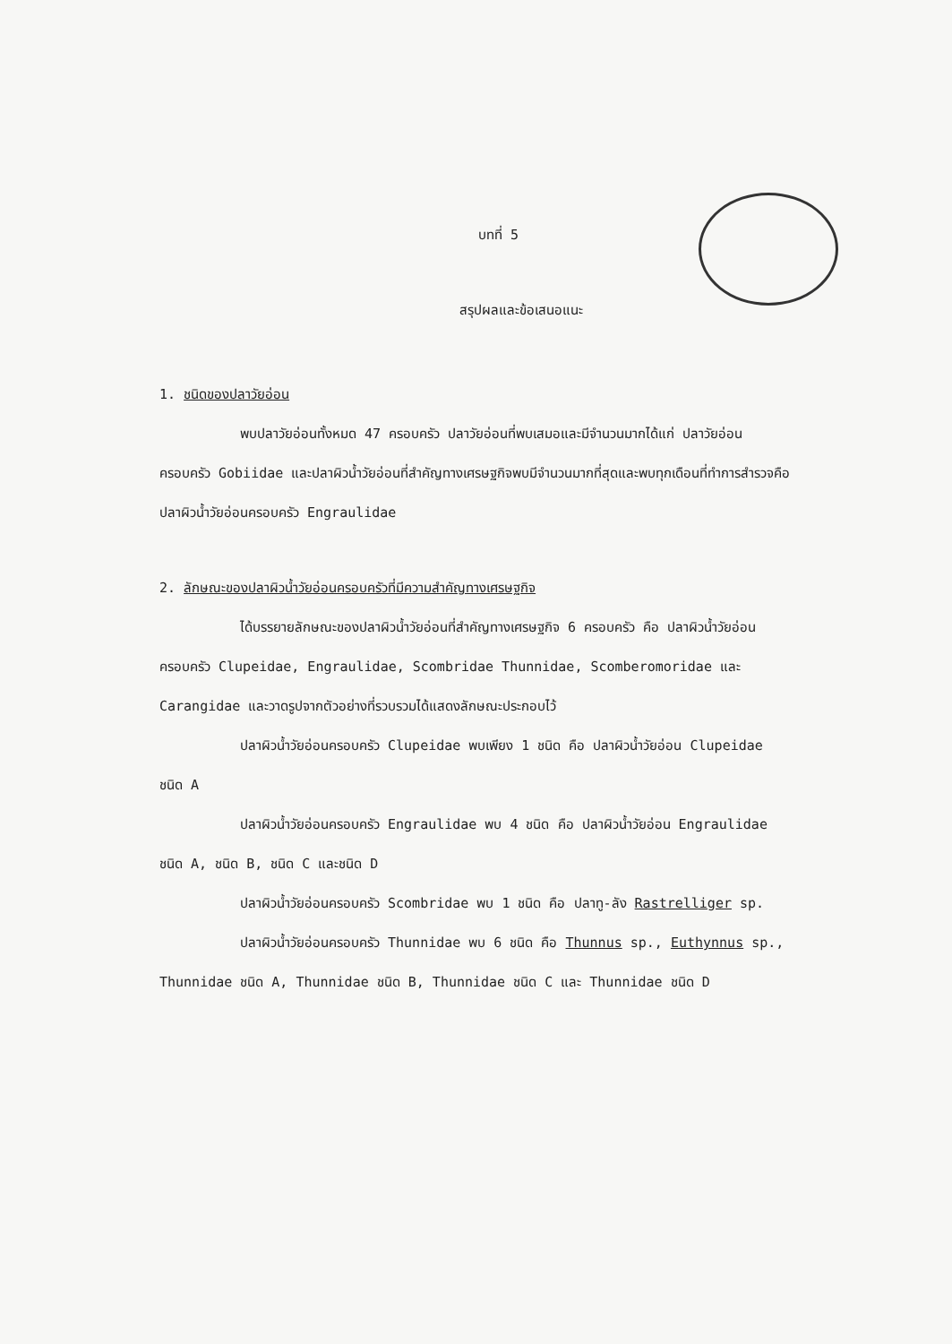บทที่ 5
สรุปผลและข้อเสนอแนะ
1. ชนิดของปลาวัยอ่อน
พบปลาวัยอ่อนทั้งหมด 47 ครอบครัว ปลาวัยอ่อนที่พบเสมอและมีจำนวนมากได้แก่ ปลาวัยอ่อนครอบครัว Gobiidae และปลาผิวน้ำวัยอ่อนที่สำคัญทางเศรษฐกิจพบมีจำนวนมากที่สุดและพบทุกเดือนที่ทำการสำรวจคือ ปลาผิวน้ำวัยอ่อนครอบครัว Engraulidae
2. ลักษณะของปลาผิวน้ำวัยอ่อนครอบครัวที่มีความสำคัญทางเศรษฐกิจ
ได้บรรยายลักษณะของปลาผิวน้ำวัยอ่อนที่สำคัญทางเศรษฐกิจ 6 ครอบครัว คือ ปลาผิวน้ำวัยอ่อนครอบครัว Clupeidae, Engraulidae, Scombridae Thunnidae, Scomberomoridae และ Carangidae และวาดรูปจากตัวอย่างที่รวบรวมได้แสดงลักษณะประกอบไว้
ปลาผิวน้ำวัยอ่อนครอบครัว Clupeidae พบเพียง 1 ชนิด คือ ปลาผิวน้ำวัยอ่อน Clupeidae ชนิด A
ปลาผิวน้ำวัยอ่อนครอบครัว Engraulidae พบ 4 ชนิด คือ ปลาผิวน้ำวัยอ่อน Engraulidae ชนิด A, ชนิด B, ชนิด C และชนิด D
ปลาผิวน้ำวัยอ่อนครอบครัว Scombridae พบ 1 ชนิด คือ ปลาทู-ลัง Rastrelliger sp.
ปลาผิวน้ำวัยอ่อนครอบครัว Thunnidae พบ 6 ชนิด คือ Thunnus sp., Euthynnus sp., Thunnidae ชนิด A, Thunnidae ชนิด B, Thunnidae ชนิด C และ Thunnidae ชนิด D